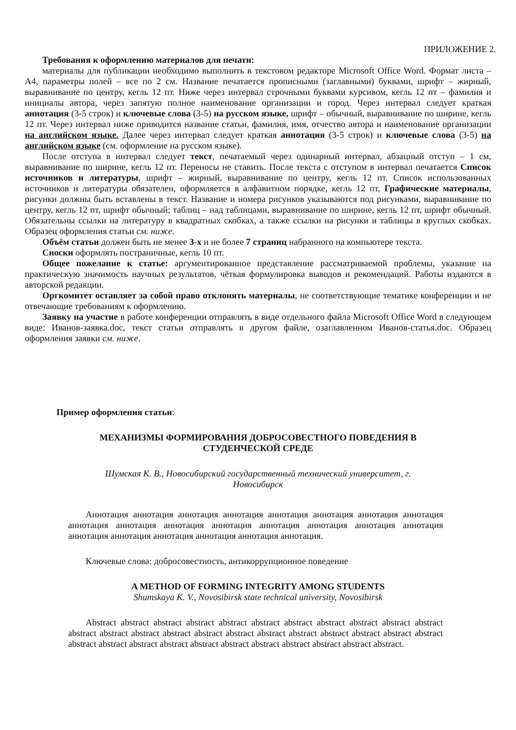ПРИЛОЖЕНИЕ 2.
Требования к оформлению материалов для печати:
материалы для публикации необходимо выполнить в текстовом редакторе Microsoft Office Word. Формат листа – А4, параметры полей – все по 2 см. Название печатается прописными (заглавными) буквами, шрифт – жирный, выравнивание по центру, кегль 12 пт. Ниже через интервал строчными буквами курсивом, кегль 12 пт – фамилия и инициалы автора, через запятую полное наименование организации и город. Через интервал следует краткая аннотация (3-5 строк) и ключевые слова (3-5) на русском языке, шрифт – обычный, выравнивание по ширине, кегль 12 пт. Через интервал ниже приводится название статьи, фамилия, имя, отчество автора и наименование организации на английском языке. Далее через интервал следует краткая аннотация (3-5 строк) и ключевые слова (3-5) на английском языке (см. оформление на русском языке).
После отступа в интервал следует текст, печатаемый через одинарный интервал, абзацный отступ – 1 см, выравнивание по ширине, кегль 12 пт. Переносы не ставить. После текста с отступом в интервал печатается Список источников и литературы, шрифт – жирный, выравнивание по центру, кегль 12 пт. Список использованных источников и литературы обязателен, оформляется в алфавитном порядке, кегль 12 пт, Графические материалы, рисунки должны быть вставлены в текст. Название и номера рисунков указываются под рисунками, выравнивание по центру, кегль 12 пт, шрифт обычный; таблиц – над таблицами, выравнивание по ширине, кегль 12 пт, шрифт обычный. Обязательны ссылки на литературу в квадратных скобках, а также ссылки на рисунки и таблицы в круглых скобках. Образец оформления статьи см. ниже.
Объём статьи должен быть не менее 3-х и не более 7 страниц набранного на компьютере текста.
Сноски оформлять постраничные, кегль 10 пт.
Общее пожелание к статье: аргументированное представление рассматриваемой проблемы, указание на практическую значимость научных результатов, чёткая формулировка выводов и рекомендаций. Работы издаются в авторской редакции.
Оргкомитет оставляет за собой право отклонять материалы, не соответствующие тематике конференции и не отвечающие требованиям к оформлению.
Заявку на участие в работе конференции отправлять в виде отдельного файла Microsoft Office Word в следующем виде: Иванов-заявка.doc, текст статьи отправлять в другом файле, озаглавленном Иванов-статья.doc. Образец оформления заявки см. ниже.
Пример оформления статьи:
МЕХАНИЗМЫ ФОРМИРОВАНИЯ ДОБРОСОВЕСТНОГО ПОВЕДЕНИЯ В
СТУДЕНЧЕСКОЙ СРЕДЕ
Шумская К. В., Новосибирский государственный технический университет, г.
Новосибирск
Аннотация аннотация аннотация аннотация аннотация аннотация аннотация аннотация аннотация аннотация аннотация аннотация аннотация аннотация аннотация аннотация аннотация аннотация аннотация аннотация аннотация аннотация.
Ключевые слова: добросовестность, антикоррупционное поведение
A METHOD OF FORMING INTEGRITY AMONG STUDENTS
Shumskaya K. V., Novosibirsk state technical university, Novosibirsk
Abstract abstract abstract abstract abstract abstract abstract abstract abstract abstract abstract abstract abstract abstract abstract abstract abstract abstract abstract abstract abstract abstract abstract abstract abstract abstract abstract abstract abstract abstract abstract abstract abstract abstract.